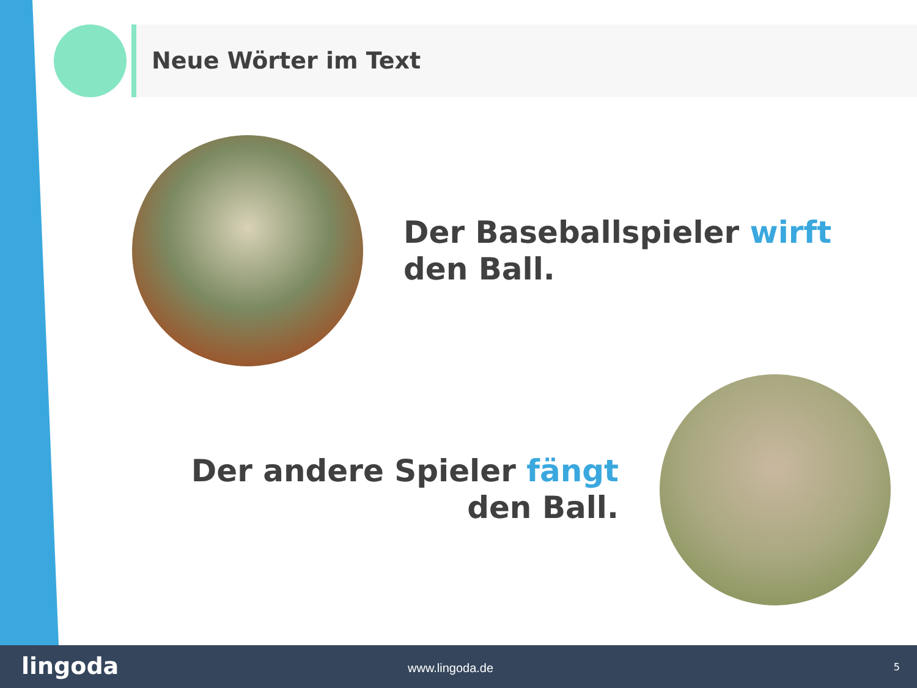Neue Wörter im Text
Der Baseballspieler wirft den Ball.
Der andere Spieler fängt den Ball.
lingoda www.lingoda.de 5